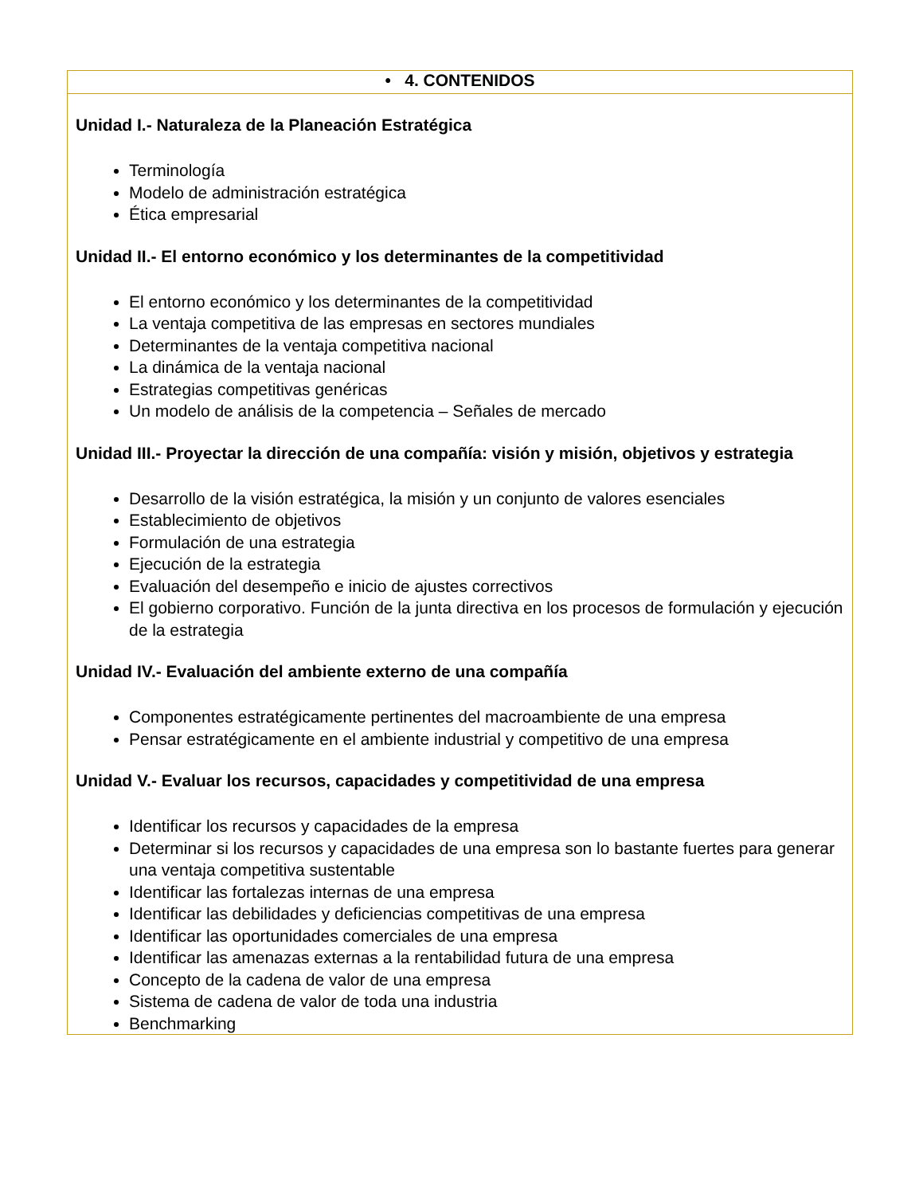| • 4. CONTENIDOS |
| --- |
| Unidad I.- Naturaleza de la Planeación Estratégica Terminología Modelo de administración estratégica Ética empresarial Unidad II.- El entorno económico y los determinantes de la competitividad El entorno económico y los determinantes de la competitividad La ventaja competitiva de las empresas en sectores mundiales Determinantes de la ventaja competitiva nacional La dinámica de la ventaja nacional Estrategias competitivas genéricas Un modelo de análisis de la competencia – Señales de mercado Unidad III.- Proyectar la dirección de una compañía: visión y misión, objetivos y estrategia Desarrollo de la visión estratégica, la misión y un conjunto de valores esenciales Establecimiento de objetivos Formulación de una estrategia Ejecución de la estrategia Evaluación del desempeño e inicio de ajustes correctivos El gobierno corporativo. Función de la junta directiva en los procesos de formulación y ejecución de la estrategia Unidad IV.- Evaluación del ambiente externo de una compañía Componentes estratégicamente pertinentes del macroambiente de una empresa Pensar estratégicamente en el ambiente industrial y competitivo de una empresa Unidad V.- Evaluar los recursos, capacidades y competitividad de una empresa Identificar los recursos y capacidades de la empresa Determinar si los recursos y capacidades de una empresa son lo bastante fuertes para generar una ventaja competitiva sustentable Identificar las fortalezas internas de una empresa Identificar las debilidades y deficiencias competitivas de una empresa Identificar las oportunidades comerciales de una empresa Identificar las amenazas externas a la rentabilidad futura de una empresa Concepto de la cadena de valor de una empresa Sistema de cadena de valor de toda una industria Benchmarking |